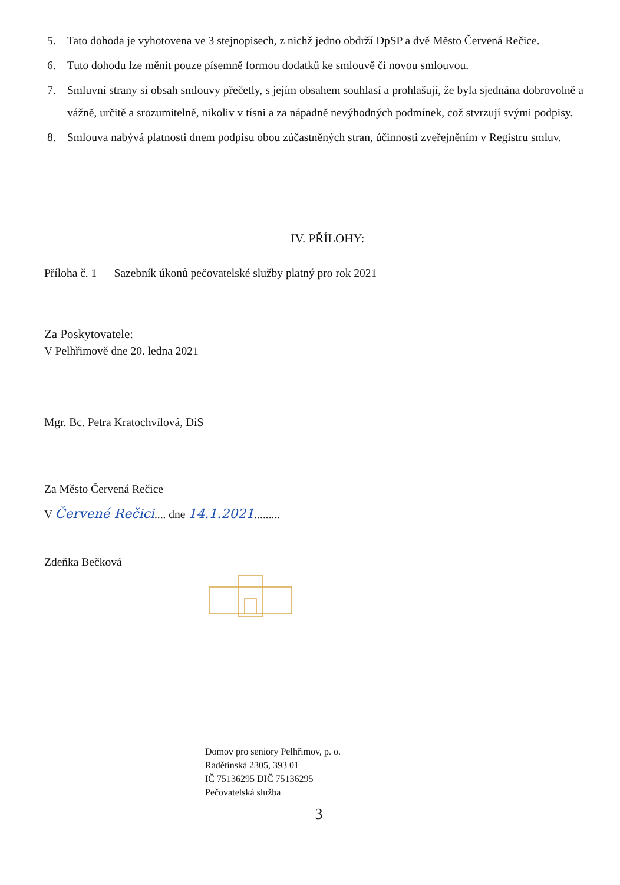5. Tato dohoda je vyhotovena ve 3 stejnopisech, z nichž jedno obdrží DpSP a dvě Město Červená Rečice.
6. Tuto dohodu lze měnit pouze písemně formou dodatků ke smlouvě či novou smlouvou.
7. Smluvní strany si obsah smlouvy přečetly, s jejím obsahem souhlasí a prohlašují, že byla sjednána dobrovolně a vážně, určitě a srozumitelně, nikoliv v tísni a za nápadně nevýhodných podmínek, což stvrzují svými podpisy.
8. Smlouva nabývá platnosti dnem podpisu obou zúčastněných stran, účinnosti zveřejněním v Registru smluv.
IV. PŘÍLOHY:
Příloha č. 1 — Sazebník úkonů pečovatelské služby platný pro rok 2021
Za Poskytovatele:
V Pelhřimově dne 20. ledna 2021
Mgr. Bc. Petra Kratochvílová, DiS
Za Město Červená Rečice
V Červené Rečici.... dne 14.1.2021.........
Zdeňka Bečková
Domov pro seniory Pelhřimov, p. o.
Radětínská 2305, 393 01
IČ 75136295 DIČ 75136295
Pečovatelská služba
3